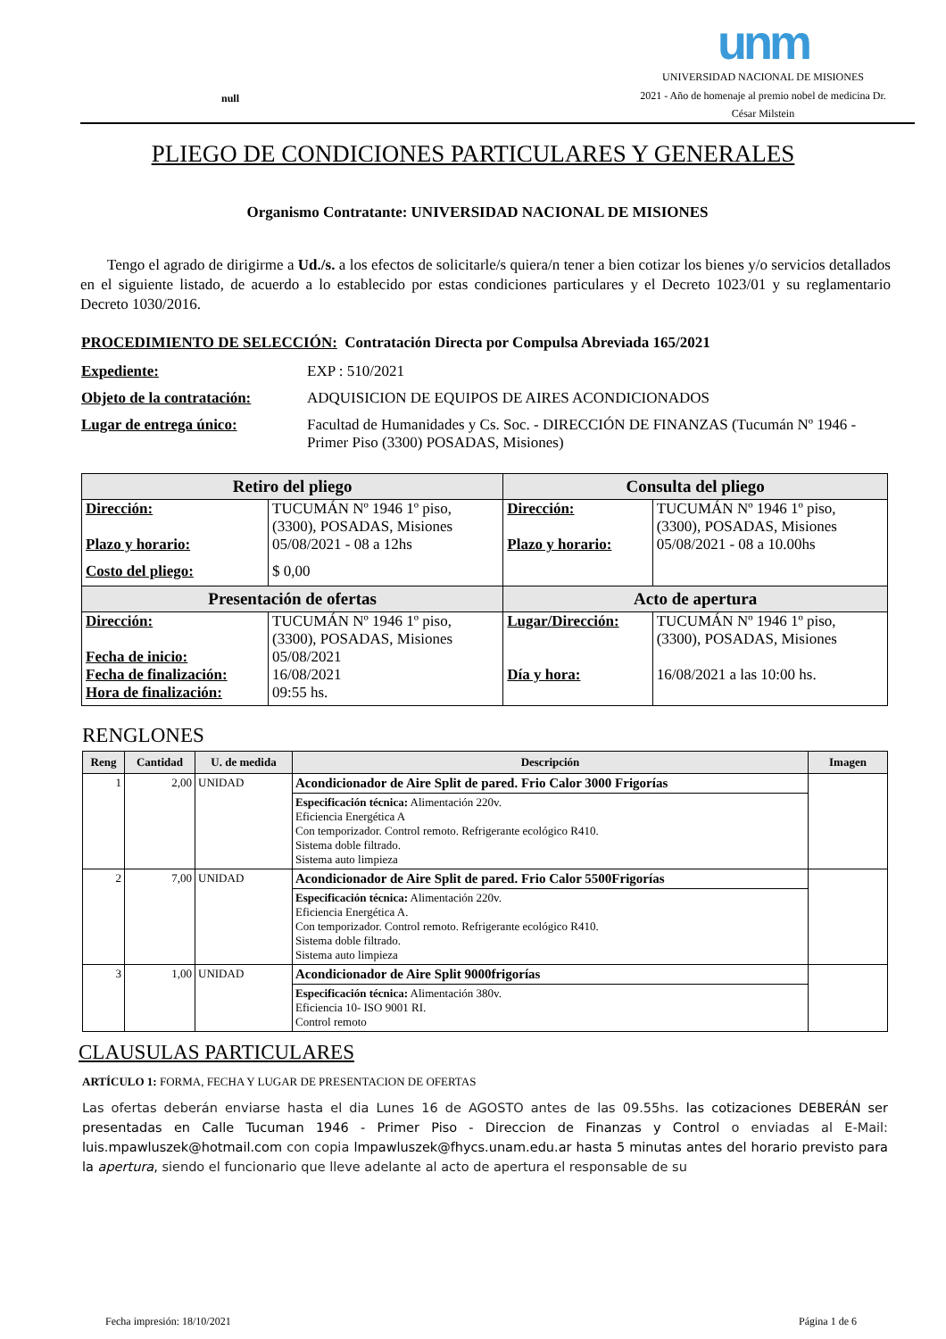null
unm
UNIVERSIDAD NACIONAL DE MISIONES
2021 - Año de homenaje al premio nobel de medicina Dr.
César Milstein
PLIEGO DE CONDICIONES PARTICULARES Y GENERALES
Organismo Contratante: UNIVERSIDAD NACIONAL DE MISIONES
Tengo el agrado de dirigirme a Ud./s. a los efectos de solicitarle/s quiera/n tener a bien cotizar los bienes y/o servicios detallados en el siguiente listado, de acuerdo a lo establecido por estas condiciones particulares y el Decreto 1023/01 y su reglamentario Decreto 1030/2016.
PROCEDIMIENTO DE SELECCIÓN: Contratación Directa por Compulsa Abreviada 165/2021
Expediente: EXP : 510/2021 Objeto de la contratación: ADQUISICION DE EQUIPOS DE AIRES ACONDICIONADOS Lugar de entrega único: Facultad de Humanidades y Cs. Soc. - DIRECCIÓN DE FINANZAS (Tucumán Nº 1946 - Primer Piso (3300) POSADAS, Misiones)
| Retiro del pliego | | Consulta del pliego | |
| --- | --- | --- | --- |
| Dirección: | TUCUMÁN Nº 1946 1º piso, (3300), POSADAS, Misiones | Dirección: | TUCUMÁN Nº 1946 1º piso, (3300), POSADAS, Misiones |
| Plazo y horario: | 05/08/2021 - 08 a 12hs | Plazo y horario: | 05/08/2021 - 08 a 10.00hs |
| Costo del pliego: | $ 0,00 | | |
| Presentación de ofertas | | Acto de apertura | |
| Dirección: | TUCUMÁN Nº 1946 1º piso, (3300), POSADAS, Misiones | Lugar/Dirección: | TUCUMÁN Nº 1946 1º piso, (3300), POSADAS, Misiones |
| Fecha de inicio: | 05/08/2021 | | |
| Fecha de finalización: | 16/08/2021 | Día y hora: | 16/08/2021 a las 10:00 hs. |
| Hora de finalización: | 09:55 hs. | | |
RENGLONES
| Reng | Cantidad | U. de medida | Descripción | Imagen |
| --- | --- | --- | --- | --- |
| 1 | 2,00 | UNIDAD | Acondicionador de Aire Split de pared. Frio Calor 3000 Frigorías | |
| | | | Especificación técnica: Alimentación 220v. Eficiencia Energética A Con temporizador. Control remoto. Refrigerante ecológico R410. Sistema doble filtrado. Sistema auto limpieza | |
| 2 | 7,00 | UNIDAD | Acondicionador de Aire Split de pared. Frio Calor 5500Frigorías | |
| | | | Especificación técnica: Alimentación 220v. Eficiencia Energética A. Con temporizador. Control remoto. Refrigerante ecológico R410. Sistema doble filtrado. Sistema auto limpieza | |
| 3 | 1,00 | UNIDAD | Acondicionador de Aire Split 9000frigorías | |
| | | | Especificación técnica: Alimentación 380v. Eficiencia 10- ISO 9001 RI. Control remoto | |
CLAUSULAS PARTICULARES
ARTÍCULO 1: FORMA, FECHA Y LUGAR DE PRESENTACION DE OFERTAS
Las ofertas deberán enviarse hasta el dia Lunes 16 de AGOSTO antes de las 09.55hs. las cotizaciones DEBERÁN ser presentadas en Calle Tucuman 1946 - Primer Piso - Direccion de Finanzas y Control o enviadas al E-Mail: luis.mpawluszek@hotmail.com con copia lmpawluszek@fhycs.unam.edu.ar hasta 5 minutas antes del horario previsto para la apertura, siendo el funcionario que lleve adelante al acto de apertura el responsable de su
Fecha impresión: 18/10/2021 Página 1 de 6